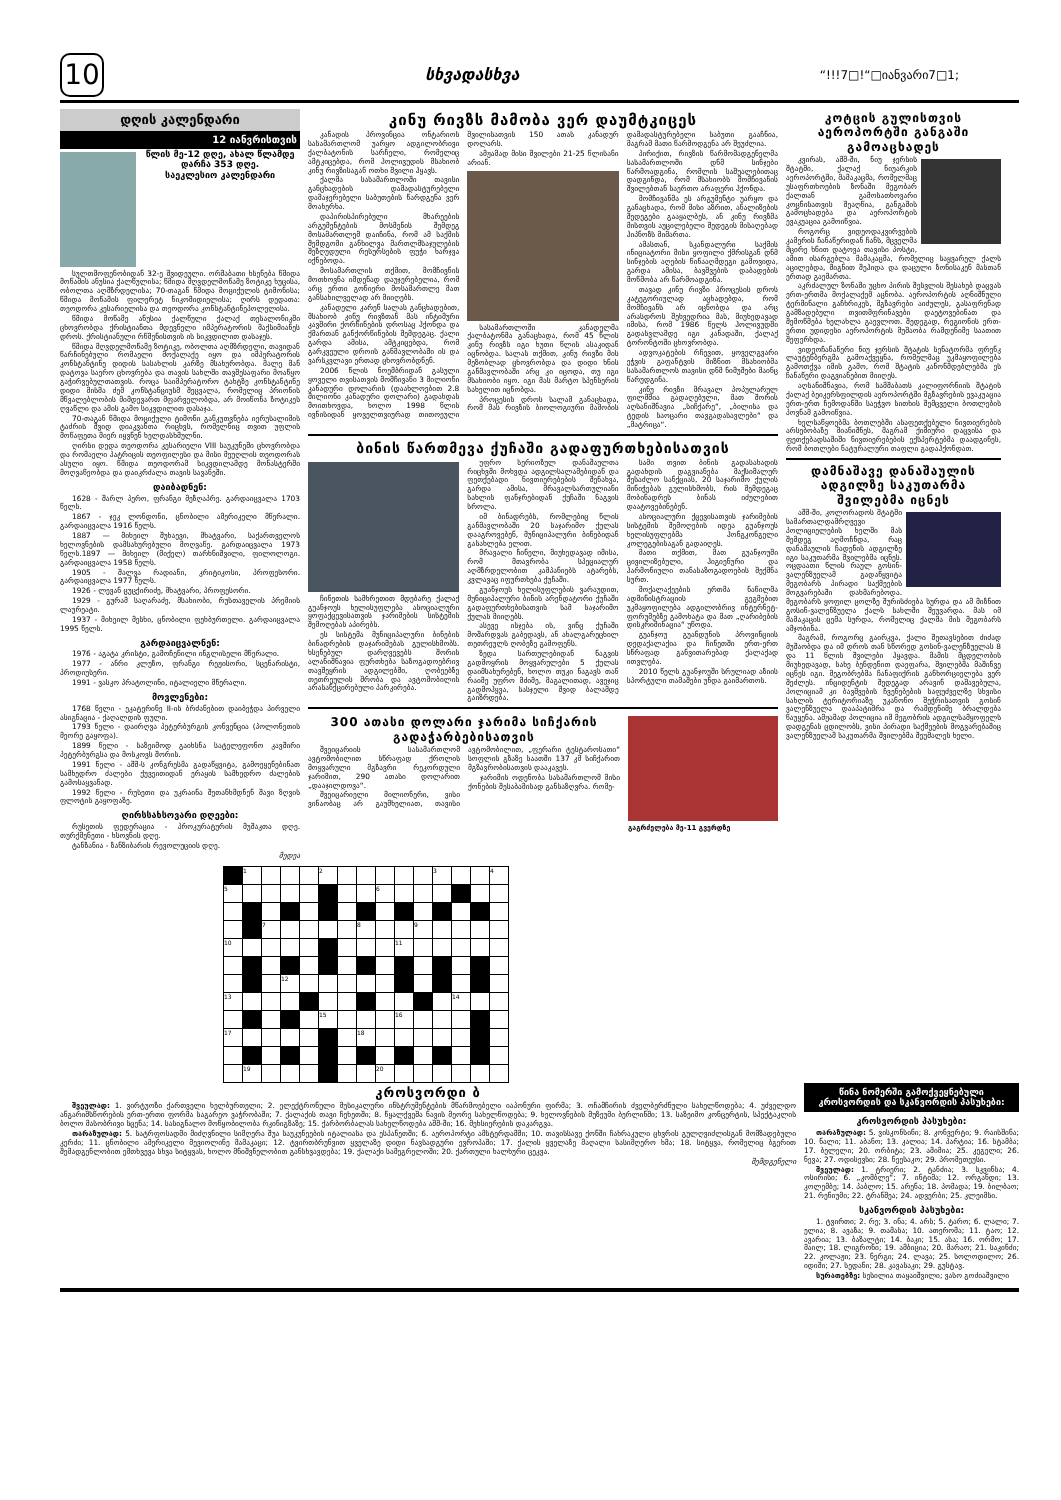10
სხვადასხვა
“!!!7□!“□იანვარი7□1;
დღის კალენდარი
12 იანვრისთვის
წლის მე-12 დღე, ახალ წლამდე დარჩა 353 დღე.
საეკლესიო კალენდარი
სულთმოფენობიდან 32-ე შვიდეული. ორშაბათი ხსენება წმიდა მოწამის ანუსია ქალწულისა; წმიდა მღვდელმოწამე ზოტიკე ხუცისა, ობოლთა აღმზრდელისა; 70-თაგან წმიდა მოციქულის ტიმონისა; წმიდა მოწამის ფილერეტ ნიკომიდიელისა; ღირს დედათა: თეოდორა კესარიელისა და თეოდორა კონსტანტინეპოლელისა.
წმიდა მოწამე ანუსია ქალწული ქალაქ თესალონიკში ცხოვრობდა ქრისტიანთა მდევნელი იმპერატორის მაქსიმიანეს დროს. ქრისტიანული რწმენისთვის ის სიკვდილით დასაჯეს.
წმიდა მღვდელმოწამე ზოტიკე, ობოლთა აღმზრდელი, თავიდან წარჩინებული რომაელი მოქალაქე იყო და იმპერატორის კონსტანტინე დიდის სასახლის კარზე მსახურობდა. მალე მან დატოვა საერო ცხოვრება და თავის სახლში თავშესაფარი მოაწყო გაჭირვებულთათვის. როცა საიმპერატორო ტახტზე კონსტანტინე დიდი მისმა ძემ კონსტანციუსმ შეცვალა, რომელიც პრიონის მწვალებლობის მიმდევართ მფარველობდა, არ მოიწონა ზოტიკეს ღვაწლი და ამის გამო სიკვდილით დასაჯა.
70-თაგან წმიდა მოციქული ტიმონი განკუთვნება იერუსალიმის ტაძრის შვიდ დიაკვანთა რიცხვს, რომელნიც თვით უფლის მოწაფეთა მიერ იყვნენ ხელდასხმულნი.
ღირსი დედა თეოდორა კესარიელი VIII საუკუნეში ცხოვრობდა და რომაელი პატრიცის თეოფილესი და მისი მეუღლის თეოდორას ასული იყო. წმიდა თეოდორამ სიკვდილამდე მონასტერში მოღვაწეობდა და დაიკრძალა თავის სავანეში.
დაიბადნენ:
1628 - შარლ პერო, ფრანგი მეზღაპრე. გარდაიცვალა 1703 წელს.
1867 - ჯეკ ლონდონი, ცნობილი ამერიკელი მწერალი. გარდაიცვალა 1916 წელს.
1887 — მიხეილ შუხაევი, მხატვარი, საქართველოს ხელოვნების დამსახურებული მოღვაწე. გარდაიცვალა 1973 წელს.1897 — მიხეილ (მიქელ) თარხნიშვილი, ფილოლოგი. გარდაიცვალა 1958 წელს.
1905 - შალვა რადიანი, კრიტიკოსი, პროფესორი. გარდაიცვალა 1977 წელს.
1926 - ლევან ცუცქირიძე, მხატვარი, პროფესორი.
1929 - გურამ საღარაძე, მსახიობი, რუსთაველის პრემიის ლაურეატი.
1937 - მიხეილ მესხი, ცნობილი ფეხბურთელი. გარდაიცვალა 1995 წელს.
გარდაიცვალნენ:
1976 - აგატა კრისტი, გამოჩენილი ინგლისელი მწერალი.
1977 - ანრი კლუზო, ფრანგი რეჟისორი, სცენარისტი, პროდიუსერი.
1991 - ვასკო პრატოლინი, იტალიელი მწერალი.
მოვლენები:
1768 წელი - ეკატერინე II-ის ბრძანებით დაიბეჭდა პირველი ასიგნაცია - ქაღალდის ფული.
1793 წელი - დაირღვა პეტერბურგის კონვენცია (პოლონეთის მეორე გაყოფა).
1899 წელი - საზეიმოდ გაიხსნა სატელეფონო კავშირი პეტერბურგსა და მოსკოვს შორის.
1991 წელი - აშშ-ს კონგრესმა გადაწყვიტა, გამოეყენებინათ სამხედრო ძალები ქუვეითიდან ერაყის სამხედრო ძალების გამოსაყვანად.
1992 წელი - რუსეთი და უკრაინა შეთანხმდნენ შავი ზღვის ფლოტის გაყოფაზე.
ღირსსახსოვარი დღეები:
რუსეთის ფედერაცია - პროკურატურის მუშაკთა დღე. თურქმენეთი - ხსოვნის დღე.
ტანზანია - ზანზიბარის რევოლუციის დღე.
მედეა
კინუ რივზს მამობა ვერ დაუმტკიცეს
კანადის პროვინცია ონტარიოს სასამართლომ უარყო ადგილობრივი ქალბატონის სარჩელი, რომელიც ამტკიცებდა, რომ ჰოლივუდის მსახიობ კინუ რივზისაგან ოთხი შვილი ჰყავს.
ქალმა სასამართლოში თავისი განცხადების დამადასტურებელი დამაჯერებელი საბუთების წარდგენა ვერ მოახერხა.
დაპირისპირებული მხარეების არგუმენტების მოსმენის შემდეგ მოსამართლემ დაიჩინა, რომ ამ საქმის შემდგომი განხილვა მართლმსაჯულების შეზღუდული რესურსების ფუჭი ხარჯვა იქნებოდა.
მოსამართლის თქმით, მომჩივნის მოთხოვნა იმდენად დაუჯერებელია, რომ არც ერთი გონიერი მოსამართლე მათ განსახილველად არ მიიღებს.
კანადელი კარენ სალას განცხადებით, მსახიობ კინუ რივზთან მას ინტიმური კავშირი ქორწინების დროსაც ჰქონდა და ქმართან განქორწინების შემდეგაც. ქალი გარდა ამისა, ამტკიცებდა, რომ გარკვეული დროის განმავლობაში ის და ვარსკვლავი ერთად ცხოვრობდნენ.
2006 წლის ნოემბრიდან გასული ყოველი თვისათვის მომჩივანი 3 მილიონი კანადური დოლარის (დაახლოებით 2.8 მილიონი კანადური დოლარი) გადახდას მოითხოვდა, ხოლო 1998 წლის ივნისიდან ყოველთვიურად თითოეული შვილისათვის 150 ათას კანადურ დოლარს.
ამჟამად მისი შვილები 21-25 წლისანი არიან.
სასამართლოში კანადელმა ქალბატონმა განაცხადა, რომ 45 წლის კინუ რივზს იგი ხუთი წლის ასაკიდან იცნობდა. სალას თქმით, კინუ რივზი მის მეზობლად ცხოვრობდა და დიდი ხნის განმავლობაში არც კი იცოდა, თუ იგი მსახიობი იყო. იგი მას მარტო სპენსერის სახელით იცნობდა.
პროცესის დროს სალამ განაცხადა, რომ მას რივზის ბიოლოგიური მამობის დამადასტურებელი საბუთი გააჩნია, მაგრამ მათი წარმოდგენა არ შეუძლია.
პირიქით, რივზის წარმომადგენელმა სასამართლოში დნმ სინჯები წარმოადგინა, რომლის საშუალებითაც დადგინდა, რომ მსახიობს მომჩივანის შვილებთან საერთო არაფერი ჰქონდა.
მომჩივანმა ეს არგუმენტი უარყო და განაცხადა, რომ მისი აზრით, ანალიზების შედეგები გააყალბეს, ან კინუ რივზმა მისთვის აუცილებელი შედეგის მისაღებად ჰიპნოზს მიმართა.
ამასთან, სკანდალური საქმის ინიციატორი მისი ყოფილი ქმრისგან დნმ სინჯების აღების წინააღმდეგი გამოვიდა, გარდა ამისა, ბავშვების დაბადების მოწმობა არ წარმოადგინა.
თავად კინუ რივზი პროცესის დროს კატეგორიულად აცხადებდა, რომ მომჩივანს არ იცნობდა და არც არასდროს შეხვედრია მას, მიუხედავად იმისა, რომ 1986 წელს ჰოლივუდში გადასვლამდე იგი კანადაში, ქალაქ ტორონტოში ცხოვრობდა.
ადვოკატების რჩევით, ყოველგვარი ეჭვის გაფანტვის მიზნით მსახიობმა სასამართლოს თავისი დნმ ნიმუშები მაინც წარუდგინა.
კინუ რივზი მრავალ პოპულარულ ფილმშია გადაღებული, მათ შორის აღსანიშნავია „სიჩქარე“, „ბილისა და ტედის საოცარი თავგადასავლები“ და „მატრიცა“.
ბინის წართმევა ქუჩაში გადაფურთხებისათვის
ჩინეთის სამხრეთით მდებარე ქალაქ გუანჯოუს ხელისუფლება ასოციალური ყოფაქცევისათვის ჯარიმების სისტემის შემოღებას აპირებს.
ეს სისტემა მუნიციპალური ბინების ბინადრების დაჯარიმებას გულისხმობს. ხსენებულ დარღვევებს შორის ალანიშნავია ფურთხება საზოგადოებრივ თავშეყრის ადგილებში, ღობეებზე თეთრეულის შრობა და ავტომობილის არასანქცირებული პარკირება.
უფრო სერიოზულ დანაშაულთა რიცხვში მოხვდა ადგილსალამებიდან და ფეთქებადი ნივთიერებების შენახვა, გარდა ამისა, მრავალსართულიანი სახლის ფანჯრებიდან ქუჩაში ნაგვის სროლა.
იმ ბინადრებს, რომლებიც წლის განმავლობაში 20 საჯარიმო ქულას დააგროვებენ, მუნიციპალური ბინებიდან გასახლება ელით.
მრავალი ჩინელი, მიუხედავად იმისა, რომ მთავრობა სპეციალურ აღმზრდელობით კამპანიებს ატარებს, კვლავაც იფურთხება ქუჩაში.
გუანჯოუს ხელისუფლების ვარაუდით, მუნიციპალური ბინის არენდატორი ქუჩაში გადაფურთხებისათვის სამ საჯარიმო ქულას მიიღებს.
ასევე ისჯება ის, ვინც ქუჩაში მოშარდვას გაბედავს, ან ახალგარეცხილ თეთრეულს ღობეზე გამოფენს.
ზედა სართულებიდან ნაგვის გადმოყრის მოყვარულები 5 ქულას დაიმსახურებენ, ხოლო თუკი ნაგავს თან რაიმე უფრო მძიმე, მაგალითად, ავეჯიც გადმოჰყვა, სასჯელი შვიდ ბალამდე გაიზრდება.
სამი თვით ბინის გადასახადის გადახდის დაგვიანება მაქსიმალურ შესაძლო სანქციას, 20 საჯარიმო ქულის მინიჭებას გულისხმობს, რის შემდეგაც მობინადრეს ბინას იძულებით დაატოვებინებენ.
ასოციალური ქცევისათვის ჯარიმების სისტემის შემოღების იდეა გუანჯოუს ხელისუფლებმა ჰონგკონგელი კოლეგებისაგან გადაიღეს.
მათი თქმით, მათ გუანჯოუში ცივილიზებული, ჰიგიენური და ჰარმონიული თანასაზოგადოების შექმნა სურთ.
მოქალაქეების ერთმა ნაწილმა ადმინისტრაციის გეგმებით უკმაყოფილება ადგილობრივ ინტერნეტ-ფორუმებზე გამოხატა და მათ „ღარიბების დისკრიმინაცია“ უწოდა.
გუანჯოუ გუანდუნის პროვინციის დედაქალაქია და ჩინეთში ერთ-ერთ სწრაფად განვითარებად ქალაქად ითვლება.
2010 წელს გუანჯოუში სრულიად აზიის სპორტული თამაშები უნდა გაიმართოს.
300 ათასი დოლარი ჯარიმა სიჩქარის გადაჭარბებისათვის
შვეიცარიის სასამართლომ ავტომობილით სწრაფად ქროლის მოყვარული მგზავრი რეკორდული ჯარიმით, 290 ათასი დოლარით „დააჯილდოვა“.
შვეიცარიელი მილიონერი, ვისი ვინაობაც არ გაუმხელიათ, თავისი ავტომობილით, „ფერარი ტესტაროსათი“ სოფლის გზაზე საათში 137 კმ სიჩქარით მგზავრობისათვის დააკავეს.
ჯარიმის ოდენობა სასამართლომ მისი ქონების შესაბამისად განსაზღვრა. რომე-
გაგრძელება მე-11 გვერდზე
კოტცის გულისთვის აეროპორტში განგაში გამოაცხადეს
კვირას, აშშ-ში, ნიუ ჯერსის შტატში, ქალაქ ნიუარკის აეროპორტში, მამაკაცმა, რომელმაც უსაფრთხოების ზონაში მეგობარ ქალთან გამოსათხოვარი კოცნისათვის შეაღწია, განგაშის გამოცხადება და აეროპორტის ევაკუაცია გამოიწვია.
როგორც ვიდეოდაკვირვების კამერის ჩანაწერიდან ჩანს, მცველმა მცირე ხნით დატოვა თავისი პოსტი, ამით ისარგებლა მამაკაცმა, რომელიც საყვარელ ქალს აცილებდა, შიგნით შეჰიდა და დაცული ზონისაკენ მასთან ერთად გაემართა.
აკრძალულ ზონაში უცხო პირის შესვლის შესახებ დაცვას ერთ-ერთმა მოქალაქემ აცნობა. აეროპორტის აღნიშნული ტერმინალი გაჩხრიკეს, მგზავრები აიძულეს, გასაფრენად გამზადებული თვითმფრინავები დაეტოვებინათ და შემოწმება ხელახლა გაევლოთ. შედეგად, რეგიონის ერთ-ერთი უდიდესი აეროპორტის მუშაობა რამდენიმე საათით შეფერხდა.
ვიდეოჩანაწერი ნიუ ჯერსის შტატის სენატორმა ფრენკ ლაუტენბერგმა გამოაქვეყნა, რომელმაც უკმაყოფილება გამოთქვა იმის გამო, რომ შტატის კანონმდებლებმა ეს ჩანაწერი დაგვიანებით მიიღეს.
აღსანიშნავია, რომ სამშაბათს კალიფორნიის შტატის ქალაქ ბეიკერსფილდის აეროპორტში მგზავრების ევაკუაცია ერთ-ერთ ჩემოდანში საეჭვო სითხის შემცველი ბოთლების პოვნამ გამოიწვია.
ხელსაწყოებმა ბოთლებში ასაფეთქებელი ნივთიერების არსებობაზე მიანიშნეს, მაგრამ ქიმიური დაცვისა და ფეთქებადსაშიში ნივთიერებების ექსპერტებმა დაადგინეს, რომ ბოთლები ნატურალური თაფლი გადაჰქონდათ.
დამნაშავე დანაშაულის ადგილზე საკუთარმა შვილებმა იცნეს
აშშ-ში, კოლორადოს შტატში სამართალდამრღვევი პოლიციელების ხელში მას შემდეგ აღმოჩნდა, რაც დანაშაულის ჩადენის ადგილზე იგი საკუთარმა შვილებმა იცნეს. ოცდაათი წლის რაულ გოსინ-ვალენზუელამ გადაწყვიტა მეგობარს პირადი საქმეების მოგვარებაში დახმარებოდა. მეგობარს ყოფილ ცოლზე შურისძიება სურდა და ამ მიზნით გოსინ-ვალენზუელა ქალს სახლში შეუვარდა. მას იმ მამაკაცის ცემა სურდა, რომელიც ქალმა მის მეგობარს ამჯობინა.
მაგრამ, როგორც გაირკვა, ქალი შეთავსებით ძიძად მუშაობდა და იმ დროს თან სწორედ გოსინ-ვალენზუელას 8 და 11 წლის შვილები ჰყავდა. მამის მცდელობის მიუხედავად, სახე ბენდენით დაეფარა, შვილებმა მაშინვე იცნეს იგი. მეგობრებმა ჩანაფიქრის განხორციელება ვერ შეძლეს. ინციდენტის შედეგად არავინ დაშავებულა, პოლიციამ კი ბავშვების ჩვენებების საფუძველზე სხვისი სახლის ტერიტორიაზე უკანონო შეჭრისათვის გოსინ ვალენზუელა დააპატიმრა და რამდენიმე ბრალდება წაუყენა. ამჟამად პოლიცია იმ მეგობრის ადგილსამყოფელს დადგენას ცდილობს, ვისი პირადი საქმეების მოგვარებაშიც ვალენზუელამ საკუთარმა შვილებმა შეუშალეს ხელი.
| | 1 | | | | 2 | | | | | | 3 | | | 4 |
| 5 | | | | | | | | 6 | | | | | | |
| | | 7 | | | | | 8 | | | 9 | | | | |
| 10 | | | | | | | | | 11 | | | | | |
| | | | 12 | | | | | | | | | | | |
| 13 | | | | | | | | | | | | 14 | | |
| | | | | | 15 | | | | 16 | | | | | |
| 17 | | | | | | | 18 | | | | | | | |
| | 19 | | | | | | | 20 | | | | | | |
კროსვორდი ბ
შვეულად: 1. ვირტუოზი ქართველი ხელბურთელი; 2. ელექტრონული მუსიკალური ინსტრუმენტების მწარმოებელი იაპონური ფირმა; 3. ოჩამჩირის ძველბერძნული სახელწოდება; 4. უძველდო ანგარიშსწორების ერთ-ერთი ფორმა საგარეო ვაჭრობაში; 7. ქალაქის თავი ჩეხეთში; 8. წყალქვეშა ნავის მეორე სახელწოდება; 9. ხელოვნების მუზეუმი ბერლინში; 13. საზეიმო კონცერტის, სპექტაკლის ბოლო მასობრივი სცენა; 14. სასიგნალო მოწყობილობა რკინიგზაზე; 15. ქარბორბალას სახელწოდება აშშ-ში; 16. მეხსიერების დაკარგვა.
თარაზულად: 5. სატრფოსადმი მიძღვნილი სიმღერა შუა საუკუნეების იტალიასა და ესპანეთში; 6. აეროპორტი ამსტერდამში; 10. თავისსავე ქონში ჩახრაკული ცხვრის გულღვიძლისგან მომზადებული კერძი; 11. ცნობილი ამერიკელი მევიოლინე მამაკაცი; 12. ტვირთბრუნვით ყველაზე დიდი ნავსადგური ევროპაში; 17. ქალის ყველაზე მაღალი სასიმღერო ხმა; 18. სიტყვა, რომელიც ბგერით შემადგენლობით ემთხვევა სხვა სიტყვას, ხოლო მნიშვნელობით განსხვავდება; 19. ქალაქი სამეგრელოში; 20. ქართული ხალხური ცეკვა.
შემდგენელი
წინა ნომერში გამოქვეყნებული კროსვორდის და სკანვორდის პასუხები:
კროსვორდის პასუხები:
თარაზულად: 5. ვისკონსინი; 8. კონვერტი; 9. რაისშინა; 10. ნალი; 11. აბანო; 13. კალია; 14. პარტია; 16. სტამბა; 17. ბელელი; 20. ორბიტა; 23. ამიმია; 25. კეგელი; 26. ნევა; 27. ოდისევსი; 28. ნეესაკო; 29. პრომეთეუსი.
შვეულად: 1. ტრიერი; 2. ტანძია; 3. სკვინსა; 4. ოსირისი; 6. „კომბლე“; 7. ინტიმა; 12. ორგანდი; 13. კოლემბე; 14. პაბლო; 15. არენა; 18. პომადა; 19. ბილბაო; 21. რენიუმი; 22. ტრანშეა; 24. ადვერბი; 25. კლეიმსი.
სკანვორდის პასუხები:
1. ტვირთი; 2. რე; 3. ინა; 4. არს; 5. ტარო; 6. ლალი; 7. ელია; 8. ავაზა; 9. თამასა; 10. ათერომა; 11. ტაო; 12. ავარია; 13. ბაზალტი; 14. ბაკი; 15. ასა; 16. ორმო; 17. მაილ; 18. ლიგრონი; 19. ამბიცია; 20. მარაო; 21. საკინძი; 22. კოლაჟი; 23. ნერგი; 24. ლავა; 25. სოლოდილო; 26. იდიში; 27. სედანი; 28. კავასაკი; 29. გუსტავ.
სურათებზე: სესილია თაყაიშვილი; ვასო გოძიაშვილი